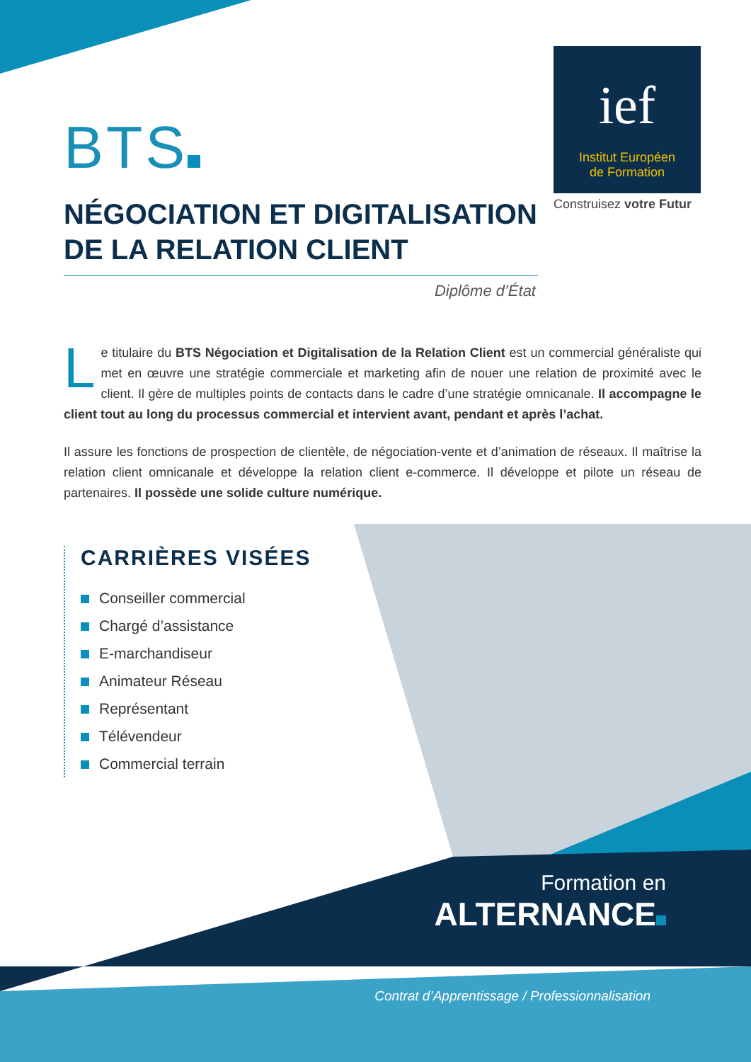ief
Institut Européen
de Formation
Construisez votre Futur
BTS
NÉGOCIATION ET DIGITALISATION DE LA RELATION CLIENT
Diplôme d’État
Le titulaire du BTS Négociation et Digitalisation de la Relation Client est un commercial généraliste qui met en œuvre une stratégie commerciale et marketing afin de nouer une relation de proximité avec le client. Il gère de multiples points de contacts dans le cadre d’une stratégie omnicanale. Il accompagne le client tout au long du processus commercial et intervient avant, pendant et après l’achat.
Il assure les fonctions de prospection de clientèle, de négociation-vente et d’animation de réseaux. Il maîtrise la relation client omnicanale et développe la relation client e-commerce. Il développe et pilote un réseau de partenaires. Il possède une solide culture numérique.
CARRIÈRES VISÉES
Conseiller commercial
Chargé d’assistance
E-marchandiseur
Animateur Réseau
Représentant
Télévendeur
Commercial terrain
Formation en
ALTERNANCE
Contrat d’Apprentissage / Professionnalisation